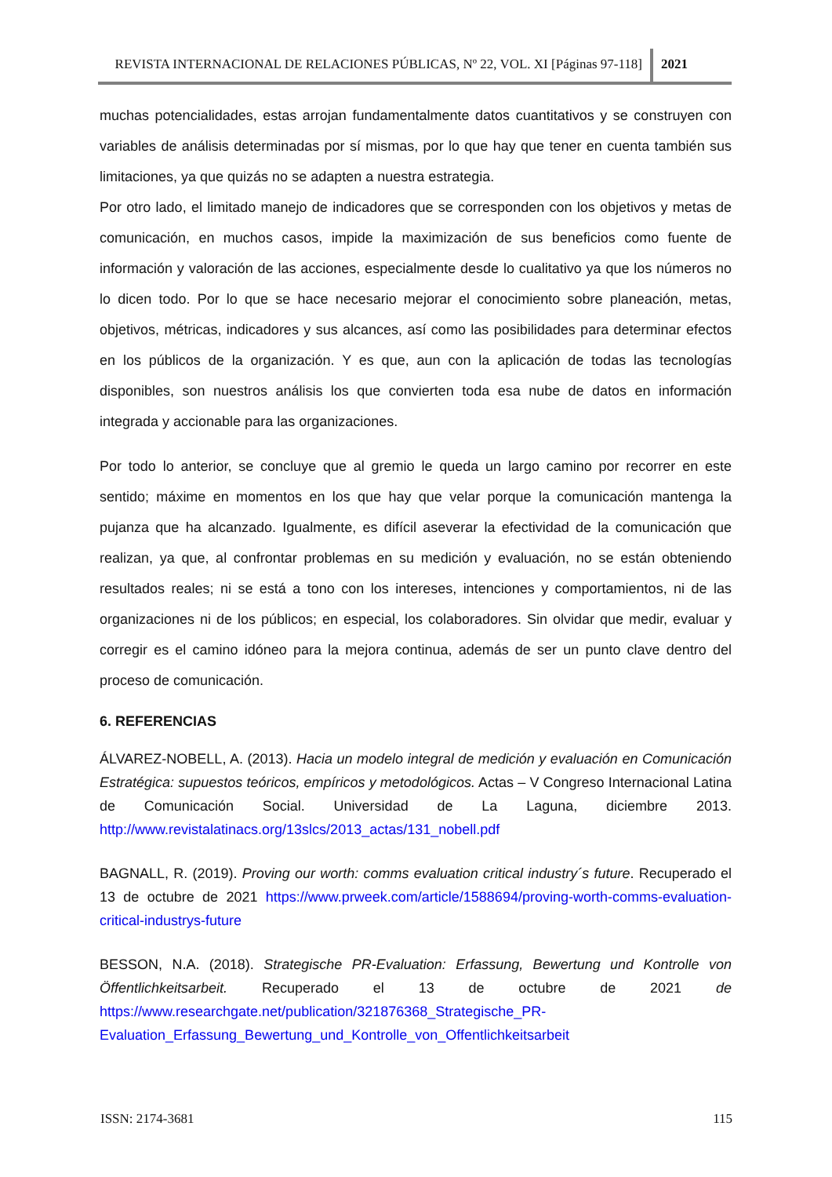REVISTA INTERNACIONAL DE RELACIONES PÚBLICAS, Nº 22, VOL. XI [Páginas 97-118]
2021
muchas potencialidades, estas arrojan fundamentalmente datos cuantitativos y se construyen con variables de análisis determinadas por sí mismas, por lo que hay que tener en cuenta también sus limitaciones, ya que quizás no se adapten a nuestra estrategia.
Por otro lado, el limitado manejo de indicadores que se corresponden con los objetivos y metas de comunicación, en muchos casos, impide la maximización de sus beneficios como fuente de información y valoración de las acciones, especialmente desde lo cualitativo ya que los números no lo dicen todo. Por lo que se hace necesario mejorar el conocimiento sobre planeación, metas, objetivos, métricas, indicadores y sus alcances, así como las posibilidades para determinar efectos en los públicos de la organización. Y es que, aun con la aplicación de todas las tecnologías disponibles, son nuestros análisis los que convierten toda esa nube de datos en información integrada y accionable para las organizaciones.
Por todo lo anterior, se concluye que al gremio le queda un largo camino por recorrer en este sentido; máxime en momentos en los que hay que velar porque la comunicación mantenga la pujanza que ha alcanzado. Igualmente, es difícil aseverar la efectividad de la comunicación que realizan, ya que, al confrontar problemas en su medición y evaluación, no se están obteniendo resultados reales; ni se está a tono con los intereses, intenciones y comportamientos, ni de las organizaciones ni de los públicos; en especial, los colaboradores. Sin olvidar que medir, evaluar y corregir es el camino idóneo para la mejora continua, además de ser un punto clave dentro del proceso de comunicación.
6. REFERENCIAS
ÁLVAREZ-NOBELL, A. (2013). Hacia un modelo integral de medición y evaluación en Comunicación Estratégica: supuestos teóricos, empíricos y metodológicos. Actas – V Congreso Internacional Latina de Comunicación Social. Universidad de La Laguna, diciembre 2013. http://www.revistalatinacs.org/13slcs/2013_actas/131_nobell.pdf
BAGNALL, R. (2019). Proving our worth: comms evaluation critical industry´s future. Recuperado el 13 de octubre de 2021 https://www.prweek.com/article/1588694/proving-worth-comms-evaluation-critical-industrys-future
BESSON, N.A. (2018). Strategische PR-Evaluation: Erfassung, Bewertung und Kontrolle von Öffentlichkeitsarbeit. Recuperado el 13 de octubre de 2021 de https://www.researchgate.net/publication/321876368_Strategische_PR-Evaluation_Erfassung_Bewertung_und_Kontrolle_von_Offentlichkeitsarbeit
ISSN: 2174-3681 115